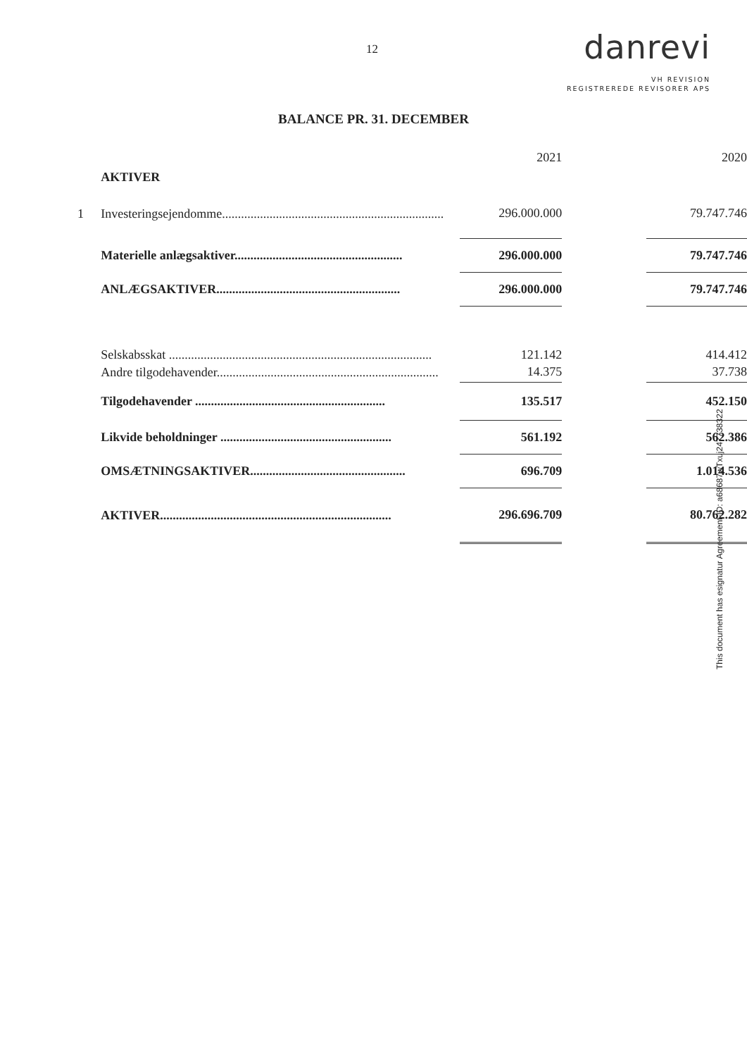12
danrevi
VH REVISION
REGISTREREDE REVISORER APS
BALANCE PR. 31. DECEMBER
| | | 2021 | | 2020 |
| | AKTIVER | | | |
| 1 | Investeringsejendomme...................................................................... | 296.000.000 | | 79.747.746 |
| | Materielle anlægsaktiver..................................................... | 296.000.000 | | 79.747.746 |
| | ANLÆGSAKTIVER.......................................................... | 296.000.000 | | 79.747.746 |
| | Selskabsskat ................................................................................... | 121.142 | | 414.412 |
| | Andre tilgodehavender...................................................................... | 14.375 | | 37.738 |
| | Tilgodehavender ............................................................ | 135.517 | | 452.150 |
| | Likvide beholdninger ...................................................... | 561.192 | | 562.386 |
| | OMSÆTNINGSAKTIVER................................................. | 696.709 | | 1.014.536 |
| | AKTIVER......................................................................... | 296.696.709 | | 80.762.282 |
This document has esignatur Agreement-ID: a68687wTxuj247738322